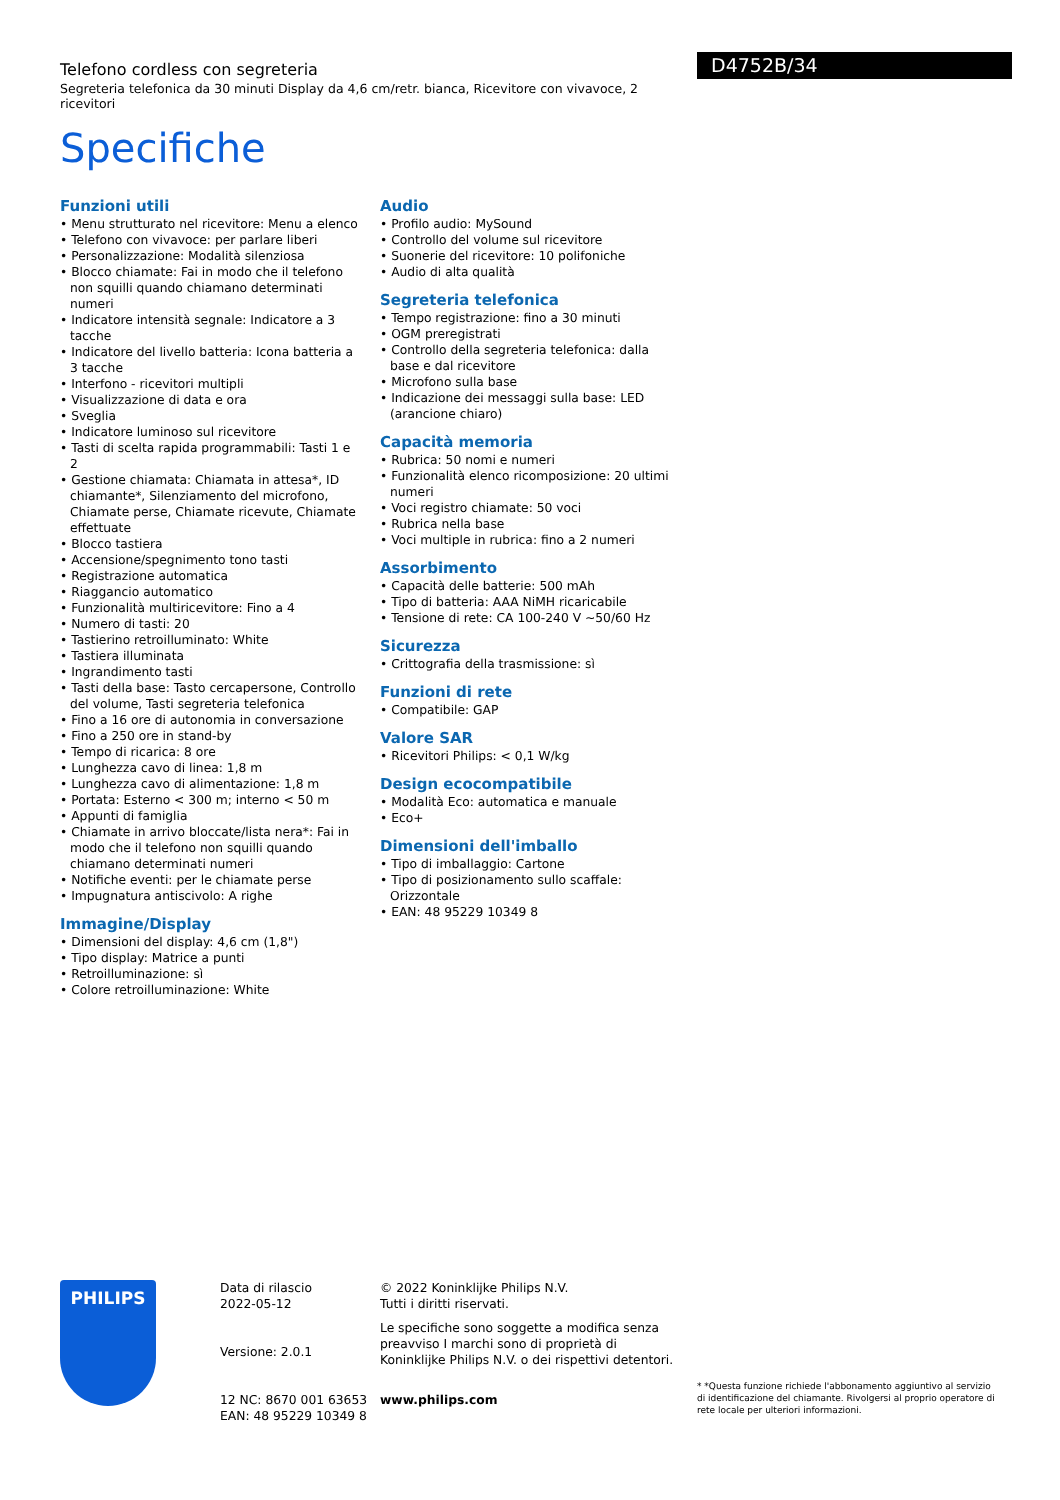D4752B/34
Telefono cordless con segreteria
Segreteria telefonica da 30 minuti Display da 4,6 cm/retr. bianca, Ricevitore con vivavoce, 2 ricevitori
Specifiche
Funzioni utili
• Menu strutturato nel ricevitore: Menu a elenco
• Telefono con vivavoce: per parlare liberi
• Personalizzazione: Modalità silenziosa
• Blocco chiamate: Fai in modo che il telefono non squilli quando chiamano determinati numeri
• Indicatore intensità segnale: Indicatore a 3 tacche
• Indicatore del livello batteria: Icona batteria a 3 tacche
• Interfono - ricevitori multipli
• Visualizzazione di data e ora
• Sveglia
• Indicatore luminoso sul ricevitore
• Tasti di scelta rapida programmabili: Tasti 1 e 2
• Gestione chiamata: Chiamata in attesa*, ID chiamante*, Silenziamento del microfono, Chiamate perse, Chiamate ricevute, Chiamate effettuate
• Blocco tastiera
• Accensione/spegnimento tono tasti
• Registrazione automatica
• Riaggancio automatico
• Funzionalità multiricevitore: Fino a 4
• Numero di tasti: 20
• Tastierino retroilluminato: White
• Tastiera illuminata
• Ingrandimento tasti
• Tasti della base: Tasto cercapersone, Controllo del volume, Tasti segreteria telefonica
• Fino a 16 ore di autonomia in conversazione
• Fino a 250 ore in stand-by
• Tempo di ricarica: 8 ore
• Lunghezza cavo di linea: 1,8 m
• Lunghezza cavo di alimentazione: 1,8 m
• Portata: Esterno < 300 m; interno < 50 m
• Appunti di famiglia
• Chiamate in arrivo bloccate/lista nera*: Fai in modo che il telefono non squilli quando chiamano determinati numeri
• Notifiche eventi: per le chiamate perse
• Impugnatura antiscivolo: A righe
Immagine/Display
• Dimensioni del display: 4,6 cm (1,8")
• Tipo display: Matrice a punti
• Retroilluminazione: sì
• Colore retroilluminazione: White
Audio
• Profilo audio: MySound
• Controllo del volume sul ricevitore
• Suonerie del ricevitore: 10 polifoniche
• Audio di alta qualità
Segreteria telefonica
• Tempo registrazione: fino a 30 minuti
• OGM preregistrati
• Controllo della segreteria telefonica: dalla base e dal ricevitore
• Microfono sulla base
• Indicazione dei messaggi sulla base: LED (arancione chiaro)
Capacità memoria
• Rubrica: 50 nomi e numeri
• Funzionalità elenco ricomposizione: 20 ultimi numeri
• Voci registro chiamate: 50 voci
• Rubrica nella base
• Voci multiple in rubrica: fino a 2 numeri
Assorbimento
• Capacità delle batterie: 500 mAh
• Tipo di batteria: AAA NiMH ricaricabile
• Tensione di rete: CA 100-240 V ~50/60 Hz
Sicurezza
• Crittografia della trasmissione: sì
Funzioni di rete
• Compatibile: GAP
Valore SAR
• Ricevitori Philips: < 0,1 W/kg
Design ecocompatibile
• Modalità Eco: automatica e manuale
• Eco+
Dimensioni dell'imballo
• Tipo di imballaggio: Cartone
• Tipo di posizionamento sullo scaffale: Orizzontale
• EAN: 48 95229 10349 8
PHILIPS
Data di rilascio
2022-05-12
Versione: 2.0.1
12 NC: 8670 001 63653
EAN: 48 95229 10349 8
© 2022 Koninklijke Philips N.V.
Tutti i diritti riservati.
Le specifiche sono soggette a modifica senza preavviso I marchi sono di proprietà di Koninklijke Philips N.V. o dei rispettivi detentori.
www.philips.com
* *Questa funzione richiede l'abbonamento aggiuntivo al servizio di identificazione del chiamante. Rivolgersi al proprio operatore di rete locale per ulteriori informazioni.